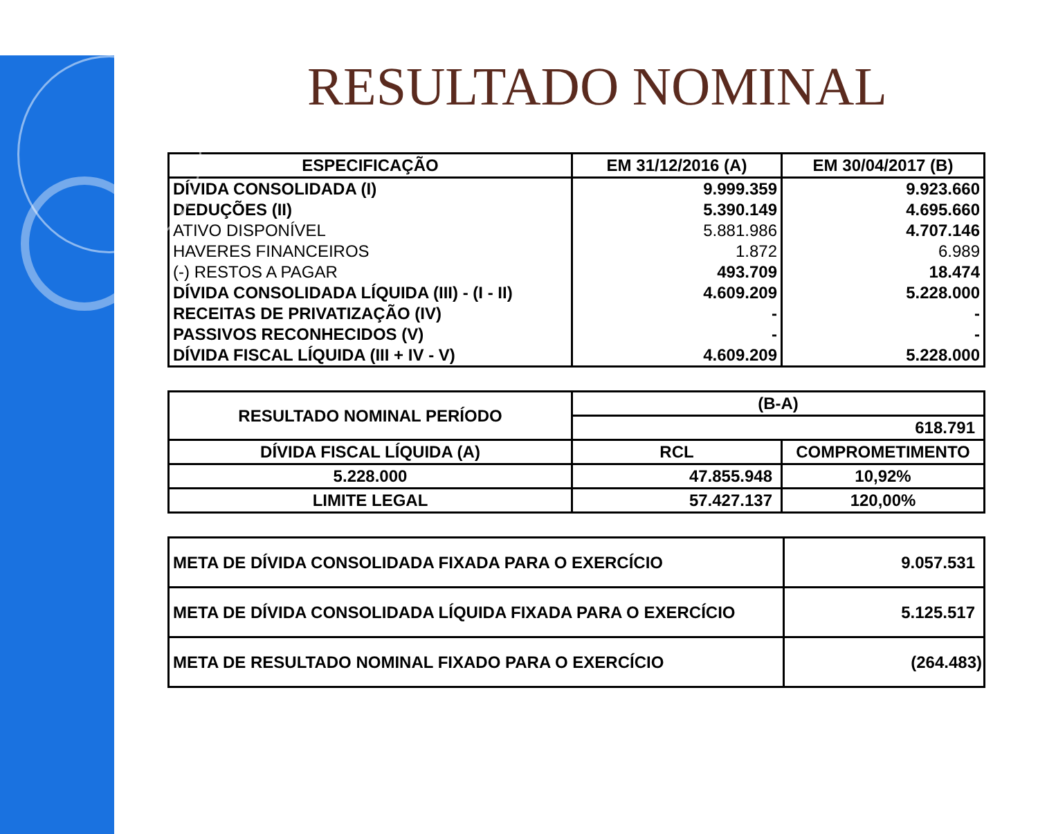RESULTADO NOMINAL
| ESPECIFICAÇÃO | EM 31/12/2016 (A) | EM 30/04/2017 (B) |
| --- | --- | --- |
| DÍVIDA CONSOLIDADA (I) | 9.999.359 | 9.923.660 |
| DEDUÇÕES (II) | 5.390.149 | 4.695.660 |
| ATIVO DISPONÍVEL | 5.881.986 | 4.707.146 |
| HAVERES FINANCEIROS | 1.872 | 6.989 |
| (-) RESTOS A PAGAR | 493.709 | 18.474 |
| DÍVIDA CONSOLIDADA LÍQUIDA (III) - (I - II) | 4.609.209 | 5.228.000 |
| RECEITAS DE PRIVATIZAÇÃO (IV) | - | - |
| PASSIVOS RECONHECIDOS (V) | - | - |
| DÍVIDA FISCAL LÍQUIDA (III + IV - V) | 4.609.209 | 5.228.000 |
| RESULTADO NOMINAL PERÍODO | (B-A) | |
| | 618.791 | |
| DÍVIDA FISCAL LÍQUIDA (A) | RCL | COMPROMETIMENTO |
| 5.228.000 | 47.855.948 | 10,92% |
| LIMITE LEGAL | 57.427.137 | 120,00% |
| META DE DÍVIDA CONSOLIDADA FIXADA PARA O EXERCÍCIO | 9.057.531 |
| META DE DÍVIDA CONSOLIDADA LÍQUIDA FIXADA PARA O EXERCÍCIO | 5.125.517 |
| META DE RESULTADO NOMINAL FIXADO PARA O EXERCÍCIO | (264.483) |